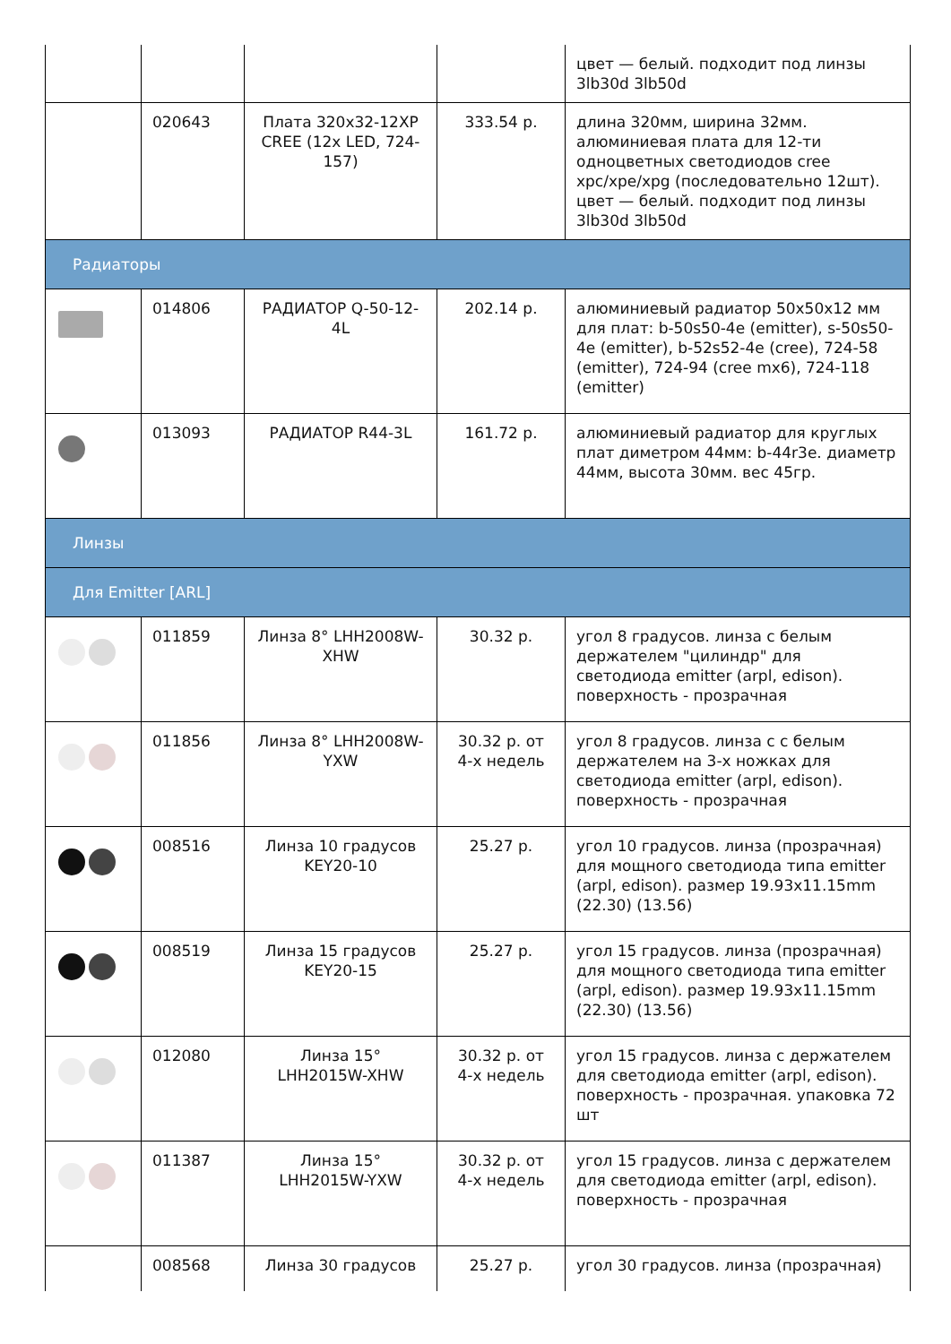| | | | | цвет — белый. подходит под линзы 3lb30d 3lb50d |
| | 020643 | Плата 320x32-12XP CREE (12x LED, 724-157) | 333.54 р. | длина 320мм, ширина 32мм. алюминиевая плата для 12-ти одноцветных светодиодов cree xpc/xpe/xpg (последовательно 12шт). цвет — белый. подходит под линзы 3lb30d 3lb50d |
| Радиаторы | | | | |
| | 014806 | РАДИАТОР Q-50-12-4L | 202.14 р. | алюминиевый радиатор 50x50x12 мм для плат: b-50s50-4e (emitter), s-50s50-4e (emitter), b-52s52-4e (cree), 724-58 (emitter), 724-94 (cree mx6), 724-118 (emitter) |
| | 013093 | РАДИАТОР R44-3L | 161.72 р. | алюминиевый радиатор для круглых плат диметром 44мм: b-44r3e. диаметр 44мм, высота 30мм. вес 45гр. |
| Линзы | | | | |
| Для Emitter [ARL] | | | | |
| | 011859 | Линза 8° LHH2008W-XHW | 30.32 р. | угол 8 градусов. линза с белым держателем "цилиндр" для светодиода emitter (arpl, edison). поверхность - прозрачная |
| | 011856 | Линза 8° LHH2008W-YXW | 30.32 р. от 4-х недель | угол 8 градусов. линза с с белым держателем на 3-х ножках для светодиода emitter (arpl, edison). поверхность - прозрачная |
| | 008516 | Линза 10 градусов KEY20-10 | 25.27 р. | угол 10 градусов. линза (прозрачная) для мощного светодиода типа emitter (arpl, edison). размер 19.93x11.15mm (22.30) (13.56) |
| | 008519 | Линза 15 градусов KEY20-15 | 25.27 р. | угол 15 градусов. линза (прозрачная) для мощного светодиода типа emitter (arpl, edison). размер 19.93x11.15mm (22.30) (13.56) |
| | 012080 | Линза 15° LHH2015W-XHW | 30.32 р. от 4-х недель | угол 15 градусов. линза с держателем для светодиода emitter (arpl, edison). поверхность - прозрачная. упаковка 72 шт |
| | 011387 | Линза 15° LHH2015W-YXW | 30.32 р. от 4-х недель | угол 15 градусов. линза с держателем для светодиода emitter (arpl, edison). поверхность - прозрачная |
| | 008568 | Линза 30 градусов | 25.27 р. | угол 30 градусов. линза (прозрачная) |